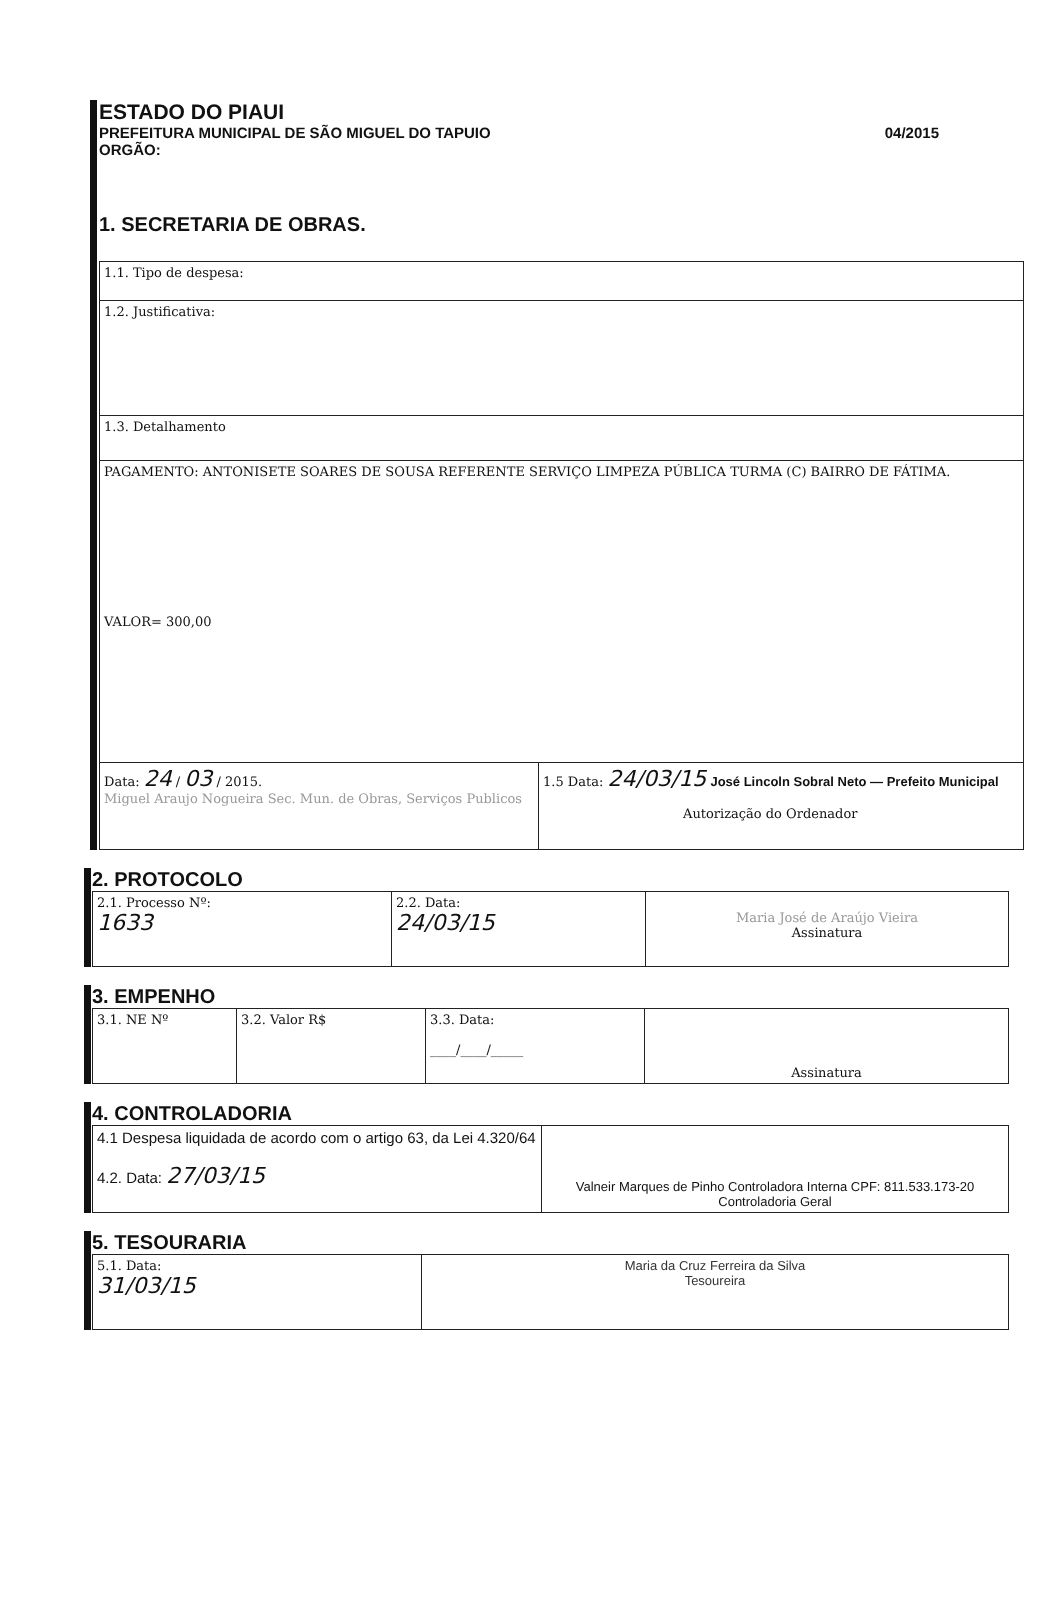ESTADO DO PIAUI
PREFEITURA MUNICIPAL DE SÃO MIGUEL DO TAPUIO 04/2015
ORGÃO:
1. SECRETARIA DE OBRAS.
| 1.1. Tipo de despesa: | |
| 1.2. Justificativa: | |
| 1.3. Detalhamento | |
| PAGAMENTO: ANTONISETE SOARES DE SOUSA REFERENTE SERVIÇO LIMPEZA PÚBLICA TURMA (C) BAIRRO DE FÁTIMA. VALOR= 300,00 | |
| Data: 24 / 03 / 2015. Miguel Araujo Nogueira Sec. Mun. de Obras, Serviços Publicos | 1.5 Data: 24/03/15 José Lincoln Sobral Neto — Prefeito Municipal Autorização do Ordenador |
2. PROTOCOLO
| 2.1. Processo Nº: 1633 | 2.2. Data: 24/03/15 | Maria José de Araújo Vieira Assinatura |
3. EMPENHO
| 3.1. NE Nº | 3.2. Valor R$ | 3.3. Data: ____/____/_____ | Assinatura |
4. CONTROLADORIA
| 4.1 Despesa liquidada de acordo com o artigo 63, da Lei 4.320/64 4.2. Data: 27/03/15 | Valneir Marques de Pinho Controladora Interna CPF: 811.533.173-20 Controladoria Geral |
5. TESOURARIA
| 5.1. Data: 31/03/15 | Maria da Cruz Ferreira da Silva Tesoureira |